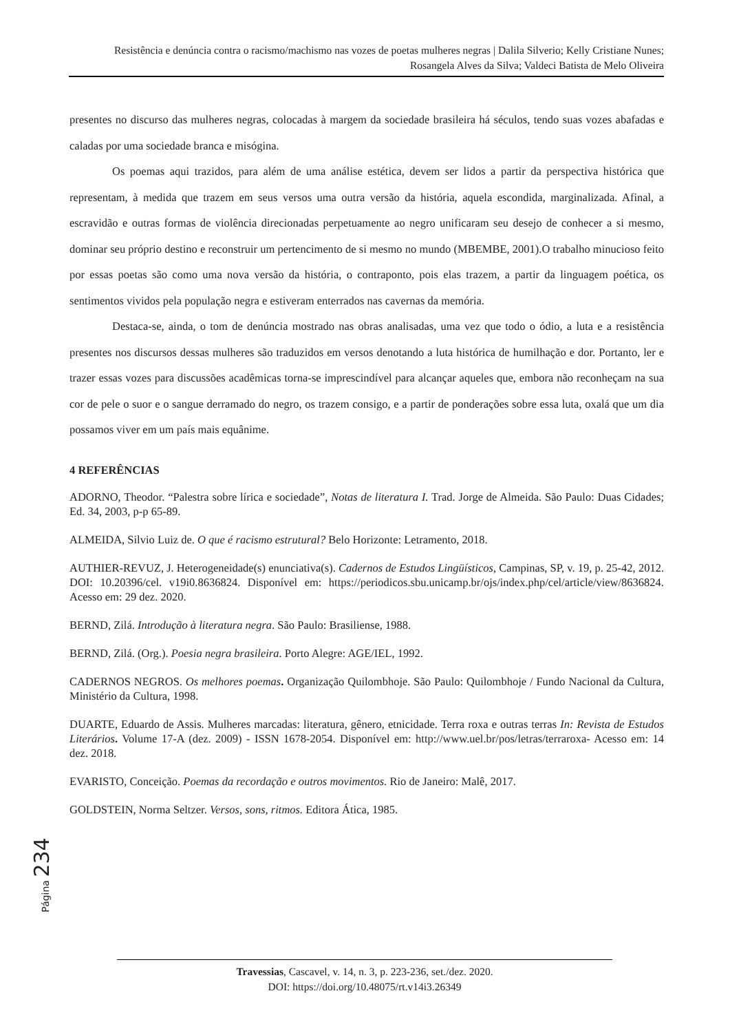Resistência e denúncia contra o racismo/machismo nas vozes de poetas mulheres negras | Dalila Silverio; Kelly Cristiane Nunes; Rosangela Alves da Silva; Valdeci Batista de Melo Oliveira
presentes no discurso das mulheres negras, colocadas à margem da sociedade brasileira há séculos, tendo suas vozes abafadas e caladas por uma sociedade branca e misógina.
Os poemas aqui trazidos, para além de uma análise estética, devem ser lidos a partir da perspectiva histórica que representam, à medida que trazem em seus versos uma outra versão da história, aquela escondida, marginalizada. Afinal, a escravidão e outras formas de violência direcionadas perpetuamente ao negro unificaram seu desejo de conhecer a si mesmo, dominar seu próprio destino e reconstruir um pertencimento de si mesmo no mundo (MBEMBE, 2001).O trabalho minucioso feito por essas poetas são como uma nova versão da história, o contraponto, pois elas trazem, a partir da linguagem poética, os sentimentos vividos pela população negra e estiveram enterrados nas cavernas da memória.
Destaca-se, ainda, o tom de denúncia mostrado nas obras analisadas, uma vez que todo o ódio, a luta e a resistência presentes nos discursos dessas mulheres são traduzidos em versos denotando a luta histórica de humilhação e dor. Portanto, ler e trazer essas vozes para discussões acadêmicas torna-se imprescindível para alcançar aqueles que, embora não reconheçam na sua cor de pele o suor e o sangue derramado do negro, os trazem consigo, e a partir de ponderações sobre essa luta, oxalá que um dia possamos viver em um país mais equânime.
4 REFERÊNCIAS
ADORNO, Theodor. “Palestra sobre lírica e sociedade”, Notas de literatura I. Trad. Jorge de Almeida. São Paulo: Duas Cidades; Ed. 34, 2003, p-p 65-89.
ALMEIDA, Silvio Luiz de. O que é racismo estrutural? Belo Horizonte: Letramento, 2018.
AUTHIER-REVUZ, J. Heterogeneidade(s) enunciativa(s). Cadernos de Estudos Lingüísticos, Campinas, SP, v. 19, p. 25-42, 2012. DOI: 10.20396/cel. v19i0.8636824. Disponível em: https://periodicos.sbu.unicamp.br/ojs/index.php/cel/article/view/8636824. Acesso em: 29 dez. 2020.
BERND, Zilá. Introdução à literatura negra. São Paulo: Brasiliense, 1988.
BERND, Zilá. (Org.). Poesia negra brasileira. Porto Alegre: AGE/IEL, 1992.
CADERNOS NEGROS. Os melhores poemas. Organização Quilombhoje. São Paulo: Quilombhoje / Fundo Nacional da Cultura, Ministério da Cultura, 1998.
DUARTE, Eduardo de Assis. Mulheres marcadas: literatura, gênero, etnicidade. Terra roxa e outras terras In: Revista de Estudos Literários. Volume 17-A (dez. 2009) - ISSN 1678-2054. Disponível em: http://www.uel.br/pos/letras/terraroxa- Acesso em: 14 dez. 2018.
EVARISTO, Conceição. Poemas da recordação e outros movimentos. Rio de Janeiro: Malê, 2017.
GOLDSTEIN, Norma Seltzer. Versos, sons, ritmos. Editora Ática, 1985.
Página 234
Travessias, Cascavel, v. 14, n. 3, p. 223-236, set./dez. 2020.
DOI: https://doi.org/10.48075/rt.v14i3.26349